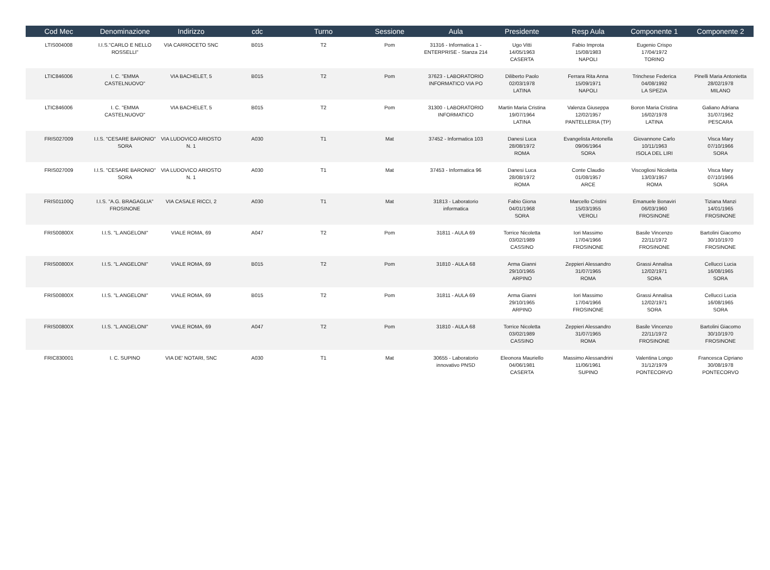| Cod Mec | Denominazione | Indirizzo | cdc | Turno | Sessione | Aula | Presidente | Resp Aula | Componente 1 | Componente 2 |
| --- | --- | --- | --- | --- | --- | --- | --- | --- | --- | --- |
| LTIS004008 | I.I.S."CARLO E NELLO ROSSELLI" | VIA CARROCETO SNC | B015 | T2 | Pom | 31316 - Informatica 1 - ENTERPRISE - Stanza 214 | Ugo Vitti 14/05/1963 CASERTA | Fabio Improta 15/08/1983 NAPOLI | Eugenio Crispo 17/04/1972 TORINO | |
| LTIC846006 | I. C. "EMMA CASTELNUOVO" | VIA BACHELET, 5 | B015 | T2 | Pom | 37623 - LABORATORIO INFORMATICO VIA PO | Diliberto Paolo 02/03/1978 LATINA | Ferrara Rita Anna 15/09/1971 NAPOLI | Trinchese Federica 04/08/1992 LA SPEZIA | Pinelli Maria Antonietta 28/02/1978 MILANO |
| LTIC846006 | I. C. "EMMA CASTELNUOVO" | VIA BACHELET, 5 | B015 | T2 | Pom | 31300 - LABORATORIO INFORMATICO | Martin Maria Cristina 19/07/1964 LATINA | Valenza Giuseppa 12/02/1957 PANTELLERIA (TP) | Boron Maria Cristina 16/02/1978 LATINA | Galiano Adriana 31/07/1962 PESCARA |
| FRIS027009 | I.I.S. "CESARE BARONIO" SORA | VIA LUDOVICO ARIOSTO N. 1 | A030 | T1 | Mat | 37452 - Informatica 103 | Danesi Luca 28/08/1972 ROMA | Evangelista Antonella 09/06/1964 SORA | Giovannone Carlo 10/11/1963 ISOLA DEL LIRI | Visca Mary 07/10/1966 SORA |
| FRIS027009 | I.I.S. "CESARE BARONIO" SORA | VIA LUDOVICO ARIOSTO N. 1 | A030 | T1 | Mat | 37453 - Informatica 96 | Danesi Luca 28/08/1972 ROMA | Conte Claudio 01/08/1957 ARCE | Viscogliosi Nicoletta 13/03/1957 ROMA | Visca Mary 07/10/1966 SORA |
| FRIS01100Q | I.I.S. "A.G. BRAGAGLIA" FROSINONE | VIA CASALE RICCI, 2 | A030 | T1 | Mat | 31813 - Laboratorio informatica | Fabio Giona 04/01/1968 SORA | Marcello Cristini 15/03/1955 VEROLI | Emanuele Bonaviri 06/03/1960 FROSINONE | Tiziana Manzi 14/01/1965 FROSINONE |
| FRIS00800X | I.I.S. "L.ANGELONI" | VIALE ROMA, 69 | A047 | T2 | Pom | 31811 - AULA 69 | Torrice Nicoletta 03/02/1989 CASSINO | Iori Massimo 17/04/1966 FROSINONE | Basile Vincenzo 22/11/1972 FROSINONE | Bartolini Giacomo 30/10/1970 FROSINONE |
| FRIS00800X | I.I.S. "L.ANGELONI" | VIALE ROMA, 69 | B015 | T2 | Pom | 31810 - AULA 68 | Arma Gianni 29/10/1965 ARPINO | Zeppieri Alessandro 31/07/1965 ROMA | Grassi Annalisa 12/02/1971 SORA | Cellucci Lucia 16/08/1965 SORA |
| FRIS00800X | I.I.S. "L.ANGELONI" | VIALE ROMA, 69 | B015 | T2 | Pom | 31811 - AULA 69 | Arma Gianni 29/10/1965 ARPINO | Iori Massimo 17/04/1966 FROSINONE | Grassi Annalisa 12/02/1971 SORA | Cellucci Lucia 16/08/1965 SORA |
| FRIS00800X | I.I.S. "L.ANGELONI" | VIALE ROMA, 69 | A047 | T2 | Pom | 31810 - AULA 68 | Torrice Nicoletta 03/02/1989 CASSINO | Zeppieri Alessandro 31/07/1965 ROMA | Basile Vincenzo 22/11/1972 FROSINONE | Bartolini Giacomo 30/10/1970 FROSINONE |
| FRIC830001 | I. C. SUPINO | VIA DE' NOTARI, SNC | A030 | T1 | Mat | 30655 - Laboratorio innovativo PNSD | Eleonora Mauriello 04/06/1981 CASERTA | Massimo Alessandrini 11/06/1961 SUPINO | Valentina Longo 31/12/1979 PONTECORVO | Francesca Cipriano 30/08/1978 PONTECORVO |